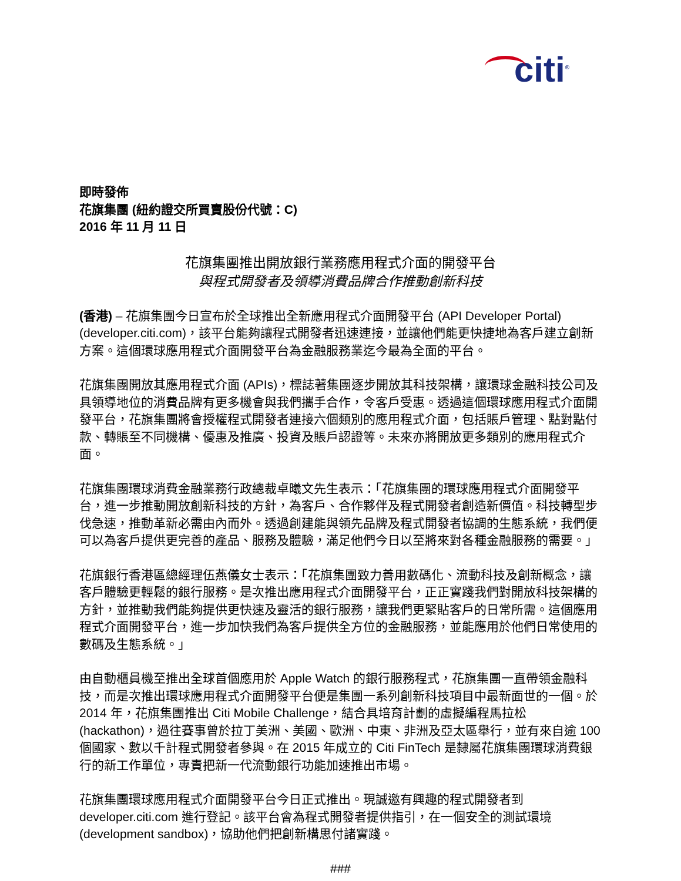citi<sup>®</sup>
即時發佈
花旗集團 (紐約證交所買賣股份代號：C)
2016 年 11 月 11 日
花旗集團推出開放銀行業務應用程式介面的開發平台
與程式開發者及領導消費品牌合作推動創新科技
(香港) – 花旗集團今日宣布於全球推出全新應用程式介面開發平台 (API Developer Portal) (developer.citi.com)，該平台能夠讓程式開發者迅速連接，並讓他們能更快捷地為客戶建立創新方案。這個環球應用程式介面開發平台為金融服務業迄今最為全面的平台。
花旗集團開放其應用程式介面 (APIs)，標誌著集團逐步開放其科技架構，讓環球金融科技公司及具領導地位的消費品牌有更多機會與我們攜手合作，令客戶受惠。透過這個環球應用程式介面開發平台，花旗集團將會授權程式開發者連接六個類別的應用程式介面，包括賬戶管理、點對點付款、轉賬至不同機構、優惠及推廣、投資及賬戶認證等。未來亦將開放更多類別的應用程式介面。
花旗集團環球消費金融業務行政總裁卓曦文先生表示：「花旗集團的環球應用程式介面開發平台，進一步推動開放創新科技的方針，為客戶、合作夥伴及程式開發者創造新價值。科技轉型步伐急速，推動革新必需由內而外。透過創建能與領先品牌及程式開發者協調的生態系統，我們便可以為客戶提供更完善的產品、服務及體驗，滿足他們今日以至將來對各種金融服務的需要。」
花旗銀行香港區總經理伍燕儀女士表示：「花旗集團致力善用數碼化、流動科技及創新概念，讓客戶體驗更輕鬆的銀行服務。是次推出應用程式介面開發平台，正正實踐我們對開放科技架構的方針，並推動我們能夠提供更快速及靈活的銀行服務，讓我們更緊貼客戶的日常所需。這個應用程式介面開發平台，進一步加快我們為客戶提供全方位的金融服務，並能應用於他們日常使用的數碼及生態系統。」
由自動櫃員機至推出全球首個應用於 Apple Watch 的銀行服務程式，花旗集團一直帶領金融科技，而是次推出環球應用程式介面開發平台便是集團一系列創新科技項目中最新面世的一個。於 2014 年，花旗集團推出 Citi Mobile Challenge，結合具培育計劃的虛擬編程馬拉松 (hackathon)，過往賽事曾於拉丁美洲、美國、歐洲、中東、非洲及亞太區舉行，並有來自逾 100 個國家、數以千計程式開發者參與。在 2015 年成立的 Citi FinTech 是隸屬花旗集團環球消費銀行的新工作單位，專責把新一代流動銀行功能加速推出市場。
花旗集團環球應用程式介面開發平台今日正式推出。現誠邀有興趣的程式開發者到 developer.citi.com 進行登記。該平台會為程式開發者提供指引，在一個安全的測試環境 (development sandbox)，協助他們把創新構思付諸實踐。
###